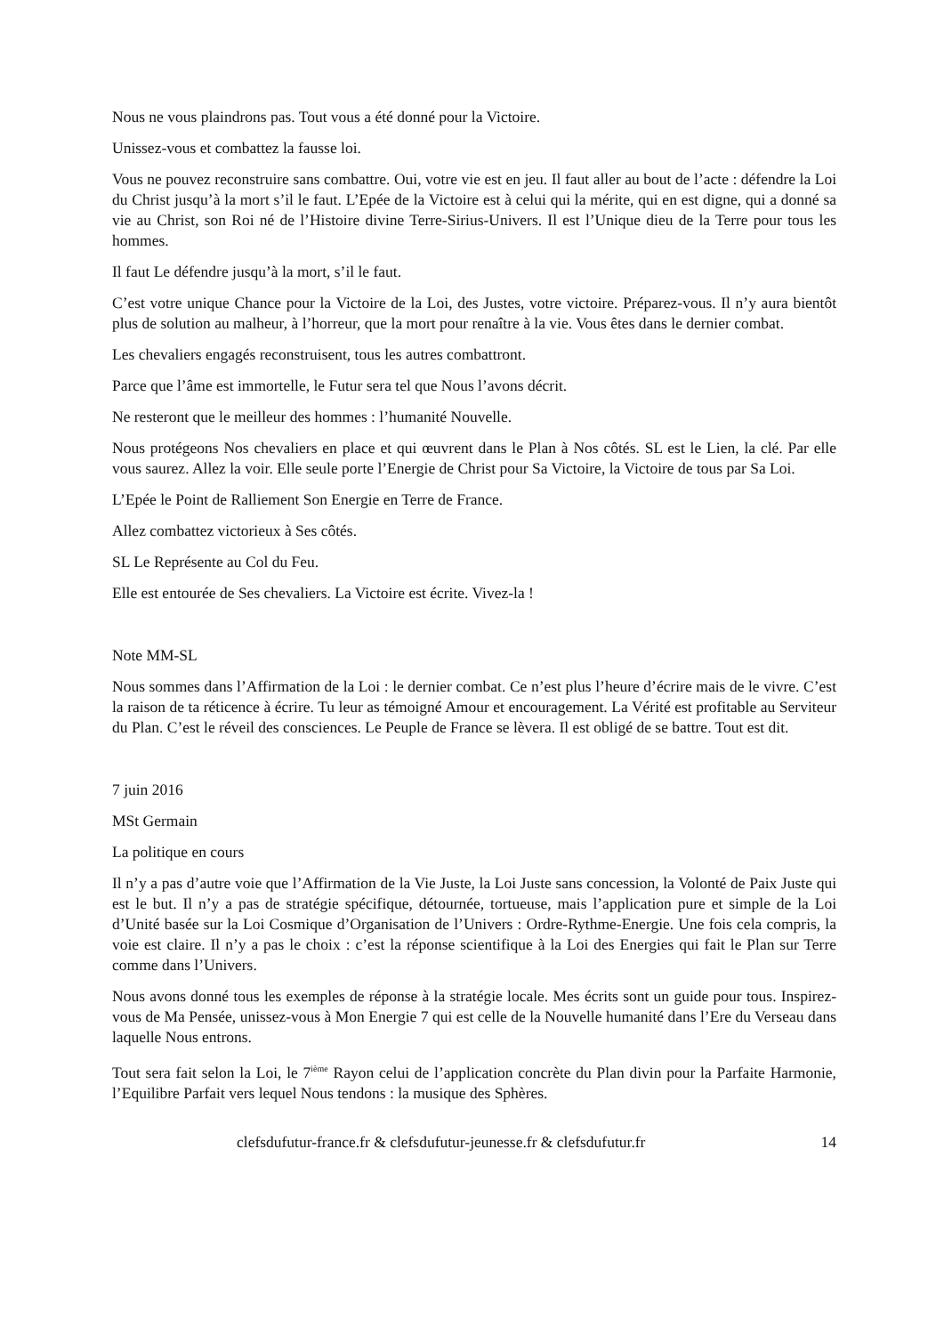Nous ne vous plaindrons pas. Tout vous a été donné pour la Victoire.
Unissez-vous et combattez la fausse loi.
Vous ne pouvez reconstruire sans combattre. Oui, votre vie est en jeu. Il faut aller au bout de l’acte : défendre la Loi du Christ jusqu’à la mort s’il le faut. L’Epée de la Victoire est à celui qui la mérite, qui en est digne, qui a donné sa vie au Christ, son Roi né de l’Histoire divine Terre-Sirius-Univers. Il est l’Unique dieu de la Terre pour tous les hommes.
Il faut Le défendre jusqu’à la mort, s’il le faut.
C’est votre unique Chance pour la Victoire de la Loi, des Justes, votre victoire. Préparez-vous. Il n’y aura bientôt plus de solution au malheur, à l’horreur, que la mort pour renaître à la vie. Vous êtes dans le dernier combat.
Les chevaliers engagés reconstruisent, tous les autres combattront.
Parce que l’âme est immortelle, le Futur sera tel que Nous l’avons décrit.
Ne resteront que le meilleur des hommes : l’humanité Nouvelle.
Nous protégeons Nos chevaliers en place et qui œuvrent dans le Plan à Nos côtés. SL est le Lien, la clé. Par elle vous saurez. Allez la voir. Elle seule porte l’Energie de Christ pour Sa Victoire, la Victoire de tous par Sa Loi.
L’Epée le Point de Ralliement Son Energie en Terre de France.
Allez combattez victorieux à Ses côtés.
SL Le Représente au Col du Feu.
Elle est entourée de Ses chevaliers. La Victoire est écrite. Vivez-la !
Note MM-SL
Nous sommes dans l’Affirmation de la Loi : le dernier combat. Ce n’est plus l’heure d’écrire mais de le vivre. C’est la raison de ta réticence à écrire. Tu leur as témoigné Amour et encouragement. La Vérité est profitable au Serviteur du Plan. C’est le réveil des consciences. Le Peuple de France se lèvera. Il est obligé de se battre. Tout est dit.
7 juin 2016
MSt Germain
La politique en cours
Il n’y a pas d’autre voie que l’Affirmation de la Vie Juste, la Loi Juste sans concession, la Volonté de Paix Juste qui est le but. Il n’y a pas de stratégie spécifique, détournée, tortueuse, mais l’application pure et simple de la Loi d’Unité basée sur la Loi Cosmique d’Organisation de l’Univers : Ordre-Rythme-Energie. Une fois cela compris, la voie est claire. Il n’y a pas le choix : c’est la réponse scientifique à la Loi des Energies qui fait le Plan sur Terre comme dans l’Univers.
Nous avons donné tous les exemples de réponse à la stratégie locale. Mes écrits sont un guide pour tous. Inspirez-vous de Ma Pensée, unissez-vous à Mon Energie 7 qui est celle de la Nouvelle humanité dans l’Ere du Verseau dans laquelle Nous entrons.
Tout sera fait selon la Loi, le 7<sup>ième</sup> Rayon celui de l’application concrète du Plan divin pour la Parfaite Harmonie, l’Equilibre Parfait vers lequel Nous tendons : la musique des Sphères.
clefsdufutur-france.fr & clefsdufutur-jeunesse.fr & clefsdufutur.fr 14